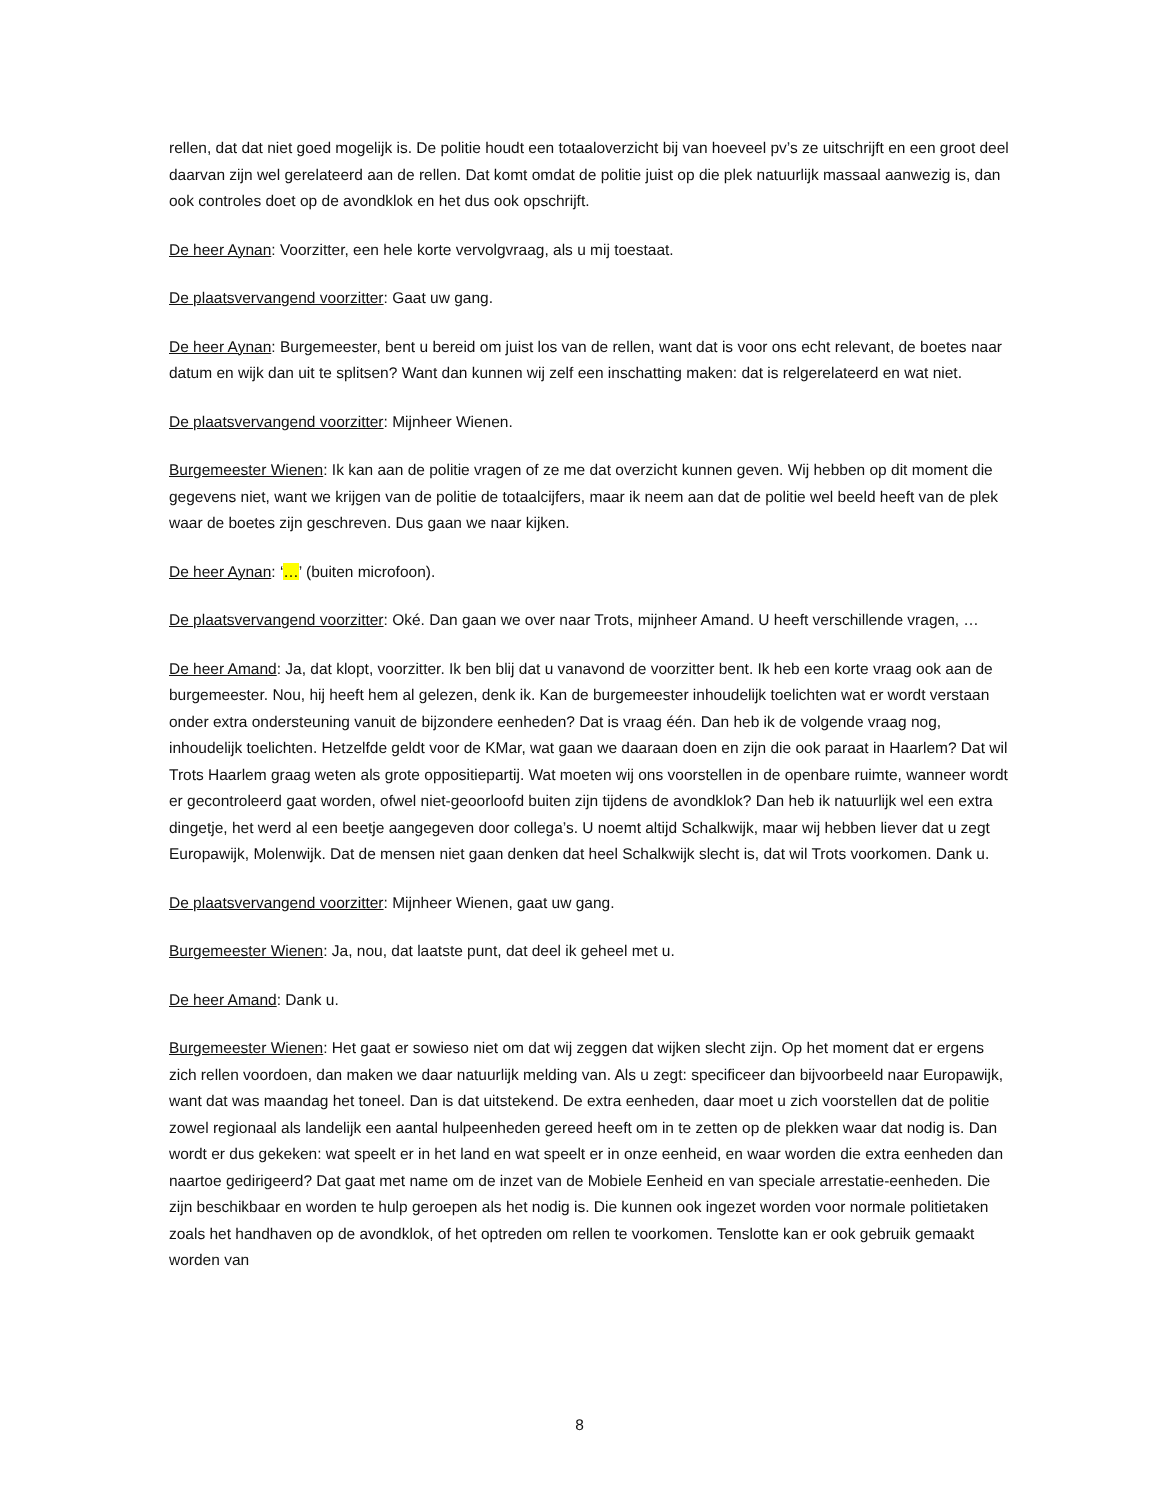rellen, dat dat niet goed mogelijk is. De politie houdt een totaaloverzicht bij van hoeveel pv’s ze uitschrijft en een groot deel daarvan zijn wel gerelateerd aan de rellen. Dat komt omdat de politie juist op die plek natuurlijk massaal aanwezig is, dan ook controles doet op de avondklok en het dus ook opschrijft.
De heer Aynan: Voorzitter, een hele korte vervolgvraag, als u mij toestaat.
De plaatsvervangend voorzitter: Gaat uw gang.
De heer Aynan: Burgemeester, bent u bereid om juist los van de rellen, want dat is voor ons echt relevant, de boetes naar datum en wijk dan uit te splitsen? Want dan kunnen wij zelf een inschatting maken: dat is relgerelateerd en wat niet.
De plaatsvervangend voorzitter: Mijnheer Wienen.
Burgemeester Wienen: Ik kan aan de politie vragen of ze me dat overzicht kunnen geven. Wij hebben op dit moment die gegevens niet, want we krijgen van de politie de totaalcijfers, maar ik neem aan dat de politie wel beeld heeft van de plek waar de boetes zijn geschreven. Dus gaan we naar kijken.
De heer Aynan: ‘…’ (buiten microfoon).
De plaatsvervangend voorzitter: Oké. Dan gaan we over naar Trots, mijnheer Amand. U heeft verschillende vragen, …
De heer Amand: Ja, dat klopt, voorzitter. Ik ben blij dat u vanavond de voorzitter bent. Ik heb een korte vraag ook aan de burgemeester. Nou, hij heeft hem al gelezen, denk ik. Kan de burgemeester inhoudelijk toelichten wat er wordt verstaan onder extra ondersteuning vanuit de bijzondere eenheden? Dat is vraag één. Dan heb ik de volgende vraag nog, inhoudelijk toelichten. Hetzelfde geldt voor de KMar, wat gaan we daaraan doen en zijn die ook paraat in Haarlem? Dat wil Trots Haarlem graag weten als grote oppositiepartij. Wat moeten wij ons voorstellen in de openbare ruimte, wanneer wordt er gecontroleerd gaat worden, ofwel niet-geoorloofd buiten zijn tijdens de avondklok? Dan heb ik natuurlijk wel een extra dingetje, het werd al een beetje aangegeven door collega’s. U noemt altijd Schalkwijk, maar wij hebben liever dat u zegt Europawijk, Molenwijk. Dat de mensen niet gaan denken dat heel Schalkwijk slecht is, dat wil Trots voorkomen. Dank u.
De plaatsvervangend voorzitter: Mijnheer Wienen, gaat uw gang.
Burgemeester Wienen: Ja, nou, dat laatste punt, dat deel ik geheel met u.
De heer Amand: Dank u.
Burgemeester Wienen: Het gaat er sowieso niet om dat wij zeggen dat wijken slecht zijn. Op het moment dat er ergens zich rellen voordoen, dan maken we daar natuurlijk melding van. Als u zegt: specificeer dan bijvoorbeeld naar Europawijk, want dat was maandag het toneel. Dan is dat uitstekend. De extra eenheden, daar moet u zich voorstellen dat de politie zowel regionaal als landelijk een aantal hulpeenheden gereed heeft om in te zetten op de plekken waar dat nodig is. Dan wordt er dus gekeken: wat speelt er in het land en wat speelt er in onze eenheid, en waar worden die extra eenheden dan naartoe gedirigeerd? Dat gaat met name om de inzet van de Mobiele Eenheid en van speciale arrestatie-eenheden. Die zijn beschikbaar en worden te hulp geroepen als het nodig is. Die kunnen ook ingezet worden voor normale politietaken zoals het handhaven op de avondklok, of het optreden om rellen te voorkomen. Tenslotte kan er ook gebruik gemaakt worden van
8